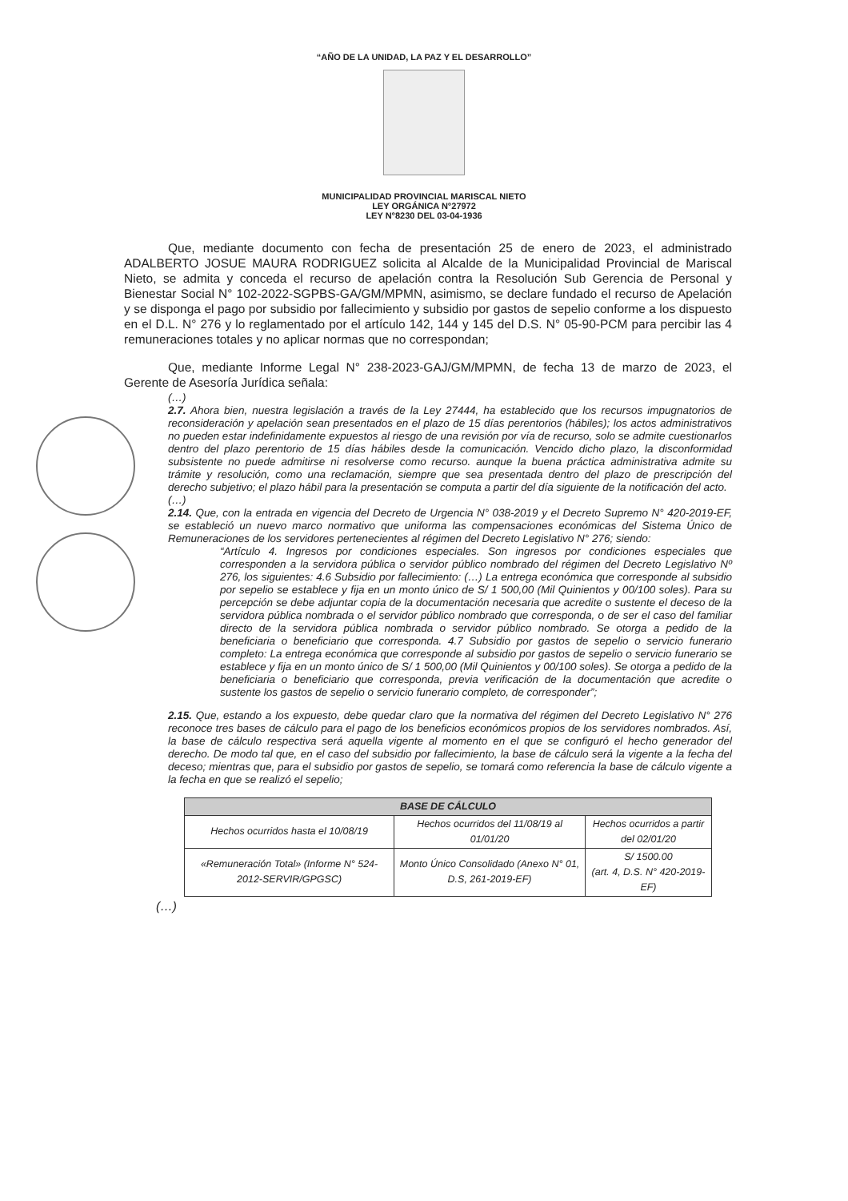“AÑO DE LA UNIDAD, LA PAZ Y EL DESARROLLO”
MUNICIPALIDAD PROVINCIAL MARISCAL NIETO
LEY ORGÁNICA N°27972
LEY N°8230 DEL 03-04-1936
Que, mediante documento con fecha de presentación 25 de enero de 2023, el administrado ADALBERTO JOSUE MAURA RODRIGUEZ solicita al Alcalde de la Municipalidad Provincial de Mariscal Nieto, se admita y conceda el recurso de apelación contra la Resolución Sub Gerencia de Personal y Bienestar Social N° 102-2022-SGPBS-GA/GM/MPMN, asimismo, se declare fundado el recurso de Apelación y se disponga el pago por subsidio por fallecimiento y subsidio por gastos de sepelio conforme a los dispuesto en el D.L. N° 276 y lo reglamentado por el artículo 142, 144 y 145 del D.S. N° 05-90-PCM para percibir las 4 remuneraciones totales y no aplicar normas que no correspondan;
Que, mediante Informe Legal N° 238-2023-GAJ/GM/MPMN, de fecha 13 de marzo de 2023, el Gerente de Asesoría Jurídica señala:
(…)
2.7. Ahora bien, nuestra legislación a través de la Ley 27444, ha establecido que los recursos impugnatorios de reconsideración y apelación sean presentados en el plazo de 15 días perentorios (hábiles); los actos administrativos no pueden estar indefinidamente expuestos al riesgo de una revisión por vía de recurso, solo se admite cuestionarlos dentro del plazo perentorio de 15 días hábiles desde la comunicación. Vencido dicho plazo, la disconformidad subsistente no puede admitirse ni resolverse como recurso. aunque la buena práctica administrativa admite su trámite y resolución, como una reclamación, siempre que sea presentada dentro del plazo de prescripción del derecho subjetivo; el plazo hábil para la presentación se computa a partir del día siguiente de la notificación del acto.
(…)
2.14. Que, con la entrada en vigencia del Decreto de Urgencia N° 038-2019 y el Decreto Supremo N° 420-2019-EF, se estableció un nuevo marco normativo que uniforma las compensaciones económicas del Sistema Único de Remuneraciones de los servidores pertenecientes al régimen del Decreto Legislativo N° 276; siendo:
“Artículo 4. Ingresos por condiciones especiales. Son ingresos por condiciones especiales que corresponden a la servidora pública o servidor público nombrado del régimen del Decreto Legislativo Nº 276, los siguientes: 4.6 Subsidio por fallecimiento: (…) La entrega económica que corresponde al subsidio por sepelio se establece y fija en un monto único de S/ 1 500,00 (Mil Quinientos y 00/100 soles). Para su percepción se debe adjuntar copia de la documentación necesaria que acredite o sustente el deceso de la servidora pública nombrada o el servidor público nombrado que corresponda, o de ser el caso del familiar directo de la servidora pública nombrada o servidor público nombrado. Se otorga a pedido de la beneficiaria o beneficiario que corresponda. 4.7 Subsidio por gastos de sepelio o servicio funerario completo: La entrega económica que corresponde al subsidio por gastos de sepelio o servicio funerario se establece y fija en un monto único de S/ 1 500,00 (Mil Quinientos y 00/100 soles). Se otorga a pedido de la beneficiaria o beneficiario que corresponda, previa verificación de la documentación que acredite o sustente los gastos de sepelio o servicio funerario completo, de corresponder”;
2.15. Que, estando a los expuesto, debe quedar claro que la normativa del régimen del Decreto Legislativo N° 276 reconoce tres bases de cálculo para el pago de los beneficios económicos propios de los servidores nombrados. Así, la base de cálculo respectiva será aquella vigente al momento en el que se configuró el hecho generador del derecho. De modo tal que, en el caso del subsidio por fallecimiento, la base de cálculo será la vigente a la fecha del deceso; mientras que, para el subsidio por gastos de sepelio, se tomará como referencia la base de cálculo vigente a la fecha en que se realizó el sepelio;
| BASE DE CÁLCULO | | |
| --- | --- | --- |
| Hechos ocurridos hasta el 10/08/19 | Hechos ocurridos del 11/08/19 al 01/01/20 | Hechos ocurridos a partir del 02/01/20 |
| «Remuneración Total» (Informe N° 524-2012-SERVIR/GPGSC) | Monto Único Consolidado (Anexo N° 01, D.S, 261-2019-EF) | S/ 1500.00 (art. 4, D.S. N° 420-2019-EF) |
(…)